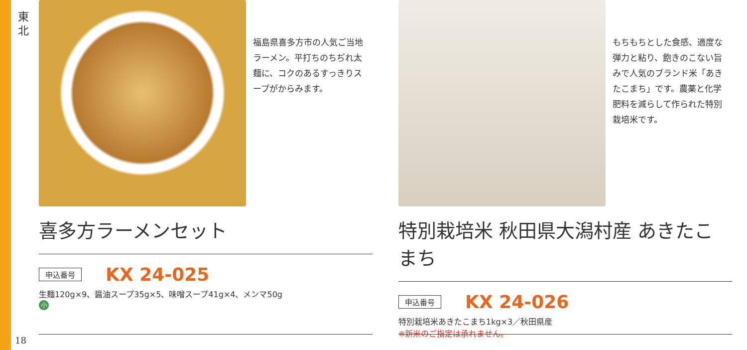東北
福島県喜多方市の人気ご当地ラーメン。平打ちのちぢれ太麺に、コクのあるすっきりスープがからみます。
喜多方ラーメンセット
申込番号 KX 24-025
生麺120g×9、醤油スープ35g×5、味噌スープ41g×4、メンマ50g
小
もちもちとした食感、適度な弾力と粘り、飽きのこない旨みで人気のブランド米「あきたこまち」です。農薬と化学肥料を減らして作られた特別栽培米です。
特別栽培米 秋田県大潟村産 あきたこまち
申込番号 KX 24-026
特別栽培米あきたこまち1kg×3／秋田県産
※新米のご指定は承れません。
18